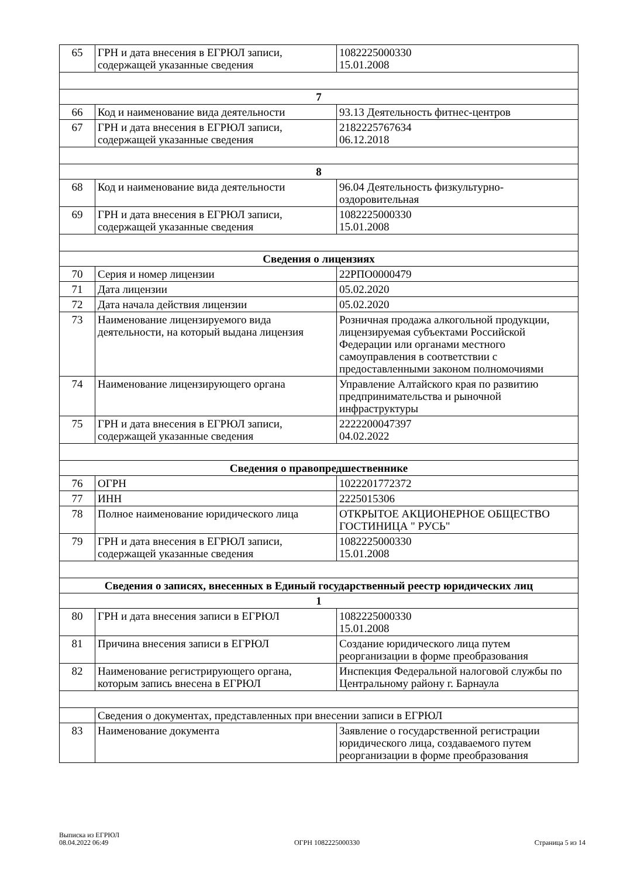| 65 | ГРН и дата внесения в ЕГРЮЛ записи, содержащей указанные сведения | 1082225000330 15.01.2008 |
| 7 | | |
| 66 | Код и наименование вида деятельности | 93.13 Деятельность фитнес-центров |
| 67 | ГРН и дата внесения в ЕГРЮЛ записи, содержащей указанные сведения | 2182225767634 06.12.2018 |
| 8 | | |
| 68 | Код и наименование вида деятельности | 96.04 Деятельность физкультурно-оздоровительная |
| 69 | ГРН и дата внесения в ЕГРЮЛ записи, содержащей указанные сведения | 1082225000330 15.01.2008 |
| Сведения о лицензиях | | |
| 70 | Серия и номер лицензии | 22РПО0000479 |
| 71 | Дата лицензии | 05.02.2020 |
| 72 | Дата начала действия лицензии | 05.02.2020 |
| 73 | Наименование лицензируемого вида деятельности, на который выдана лицензия | Розничная продажа алкогольной продукции, лицензируемая субъектами Российской Федерации или органами местного самоуправления в соответствии с предоставленными законом полномочиями |
| 74 | Наименование лицензирующего органа | Управление Алтайского края по развитию предпринимательства и рыночной инфраструктуры |
| 75 | ГРН и дата внесения в ЕГРЮЛ записи, содержащей указанные сведения | 2222200047397 04.02.2022 |
| Сведения о правопредшественнике | | |
| 76 | ОГРН | 1022201772372 |
| 77 | ИНН | 2225015306 |
| 78 | Полное наименование юридического лица | ОТКРЫТОЕ АКЦИОНЕРНОЕ ОБЩЕСТВО ГОСТИНИЦА " РУСЬ" |
| 79 | ГРН и дата внесения в ЕГРЮЛ записи, содержащей указанные сведения | 1082225000330 15.01.2008 |
| Сведения о записях, внесенных в Единый государственный реестр юридических лиц | | |
| 1 | | |
| 80 | ГРН и дата внесения записи в ЕГРЮЛ | 1082225000330 15.01.2008 |
| 81 | Причина внесения записи в ЕГРЮЛ | Создание юридического лица путем реорганизации в форме преобразования |
| 82 | Наименование регистрирующего органа, которым запись внесена в ЕГРЮЛ | Инспекция Федеральной налоговой службы по Центральному району г. Барнаула |
| | Сведения о документах, представленных при внесении записи в ЕГРЮЛ | |
| 83 | Наименование документа | Заявление о государственной регистрации юридического лица, создаваемого путем реорганизации в форме преобразования |
Выписка из ЕГРЮЛ
08.04.2022 06:49
ОГРН 1082225000330
Страница 5 из 14